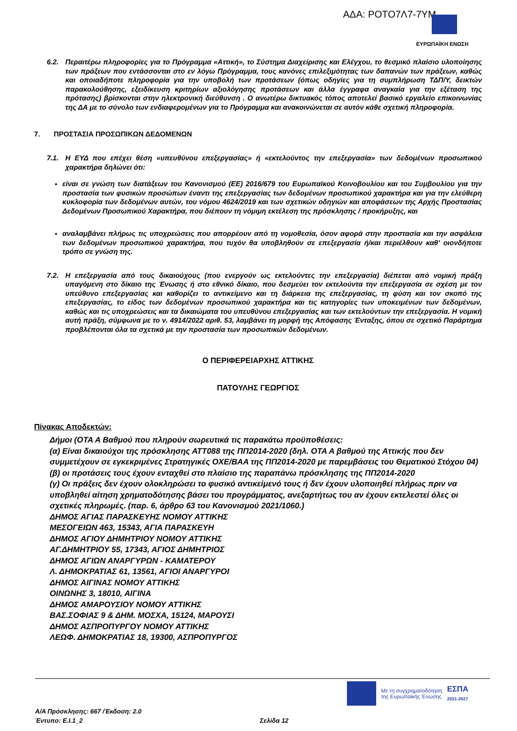ΑΔΑ: ΡΟΤΟ7Λ7-7ΥΜ
ΕΥΡΩΠΑΪΚΗ ΕΝΩΣΗ
6.2. Περαιτέρω πληροφορίες για το Πρόγραμμα «Αττική», το Σύστημα Διαχείρισης και Ελέγχου, το θεσμικό πλαίσιο υλοποίησης των πράξεων που εντάσσονται στο εν λόγω Πρόγραμμα, τους κανόνες επιλεξιμότητας των δαπανών των πράξεων, καθώς και οποιαδήποτε πληροφορία για την υποβολή των προτάσεων (όπως οδηγίες για τη συμπλήρωση ΤΔΠ/Υ, δεικτών παρακολούθησης, εξειδίκευση κριτηρίων αξιολόγησης προτάσεων και άλλα έγγραφα αναγκαία για την εξέταση της πρότασης) βρίσκονται στην ηλεκτρονική διεύθυνση . Ο ανωτέρω δικτυακός τόπος αποτελεί βασικό εργαλείο επικοινωνίας της ΔΑ με το σύνολο των ενδιαφερομένων για το Πρόγραμμα και ανακοινώνεται σε αυτόν κάθε σχετική πληροφορία.
7. ΠΡΟΣΤΑΣΙΑ ΠΡΟΣΩΠΙΚΩΝ ΔΕΔΟΜΕΝΩΝ
7.1. Η ΕΥΔ που επέχει θέση «υπευθύνου επεξεργασίας» ή «εκτελούντος την επεξεργασία» των δεδομένων προσωπικού χαρακτήρα δηλώνει ότι:
είναι σε γνώση των διατάξεων του Κανονισμού (ΕΕ) 2016/679 του Ευρωπαϊκού Κοινοβουλίου και του Συμβουλίου για την προστασία των φυσικών προσώπων έναντι της επεξεργασίας των δεδομένων προσωπικού χαρακτήρα και για την ελεύθερη κυκλοφορία των δεδομένων αυτών, του νόμου 4624/2019 και των σχετικών οδηγιών και αποφάσεων της Αρχής Προστασίας Δεδομένων Προσωπικού Χαρακτήρα, που διέπουν τη νόμιμη εκτέλεση της πρόσκλησης / προκήρυξης, και
αναλαμβάνει πλήρως τις υποχρεώσεις που απορρέουν από τη νομοθεσία, όσον αφορά στην προστασία και την ασφάλεια των δεδομένων προσωπικού χαρακτήρα, που τυχόν θα υποβληθούν σε επεξεργασία ή/και περιέλθουν καθ' οιονδήποτε τρόπο σε γνώση της.
7.2. Η επεξεργασία από τους δικαιούχους (που ενεργούν ως εκτελούντες την επεξεργασία) διέπεται από νομική πράξη υπαγόμενη στο δίκαιο της Ένωσης ή στο εθνικό δίκαιο, που δεσμεύει τον εκτελούντα την επεξεργασία σε σχέση με τον υπεύθυνο επεξεργασίας και καθορίζει το αντικείμενο και τη διάρκεια της επεξεργασίας, τη φύση και τον σκοπό της επεξεργασίας, το είδος των δεδομένων προσωπικού χαρακτήρα και τις κατηγορίες των υποκειμένων των δεδομένων, καθώς και τις υποχρεώσεις και τα δικαιώματα του υπευθύνου επεξεργασίας και των εκτελούντων την επεξεργασία. Η νομική αυτή πράξη, σύμφωνα με το ν. 4914/2022 αριθ. 53, λαμβάνει τη μορφή της Απόφασης Ένταξης, όπου σε σχετικό Παράρτημα προβλέπονται όλα τα σχετικά με την προστασία των προσωπικών δεδομένων.
Ο ΠΕΡΙΦΕΡΕΙΑΡΧΗΣ ΑΤΤΙΚΗΣ
ΠΑΤΟΥΛΗΣ ΓΕΩΡΓΙΟΣ
Πίνακας Αποδεκτών:
Δήμοι (ΟΤΑ Α Βαθμού που πληρούν σωρευτικά τις παρακάτω προϋποθέσεις:
(α) Είναι δικαιούχοι της πρόσκλησης ΑΤΤ088 της ΠΠ2014-2020 (δηλ. ΟΤΑ Α βαθμού της Αττικής που δεν συμμετέχουν σε εγκεκριμένες Στρατηγικές ΟΧΕ/ΒΑΑ της ΠΠ2014-2020 με παρεμβάσεις του Θεματικού Στόχου 04)
(β) οι προτάσεις τους έχουν ενταχθεί στο πλαίσιο της παραπάνω πρόσκλησης της ΠΠ2014-2020
(γ) Οι πράξεις δεν έχουν ολοκληρώσει το φυσικό αντικείμενό τους ή δεν έχουν υλοποιηθεί πλήρως πριν να υποβληθεί αίτηση χρηματοδότησης βάσει του προγράμματος, ανεξαρτήτως του αν έχουν εκτελεστεί όλες οι σχετικές πληρωμές. (παρ. 6, άρθρο 63 του Κανονισμού 2021/1060.)
ΔΗΜΟΣ ΑΓΙΑΣ ΠΑΡΑΣΚΕΥΗΣ ΝΟΜΟΥ ΑΤΤΙΚΗΣ
ΜΕΣΟΓΕΙΩΝ 463, 15343, ΑΓΙΑ ΠΑΡΑΣΚΕΥΗ
ΔΗΜΟΣ ΑΓΙΟΥ ΔΗΜΗΤΡΙΟΥ ΝΟΜΟΥ ΑΤΤΙΚΗΣ
ΑΓ.ΔΗΜΗΤΡΙΟΥ 55, 17343, ΑΓΙΟΣ ΔΗΜΗΤΡΙΟΣ
ΔΗΜΟΣ ΑΓΙΩΝ ΑΝΑΡΓΥΡΩΝ - ΚΑΜΑΤΕΡΟΥ
Λ. ΔΗΜΟΚΡΑΤΙΑΣ 61, 13561, ΑΓΙΟΙ ΑΝΑΡΓΥΡΟΙ
ΔΗΜΟΣ ΑΙΓΙΝΑΣ ΝΟΜΟΥ ΑΤΤΙΚΗΣ
ΟΙΝΩΝΗΣ 3, 18010, ΑΙΓΙΝΑ
ΔΗΜΟΣ ΑΜΑΡΟΥΣΙΟΥ ΝΟΜΟΥ ΑΤΤΙΚΗΣ
ΒΑΣ.ΣΟΦΙΑΣ 9 & ΔΗΜ. ΜΟΣΧΑ, 15124, ΜΑΡΟΥΣΙ
ΔΗΜΟΣ ΑΣΠΡΟΠΥΡΓΟΥ ΝΟΜΟΥ ΑΤΤΙΚΗΣ
ΛΕΩΦ. ΔΗΜΟΚΡΑΤΙΑΣ 18, 19300, ΑΣΠΡΟΠΥΡΓΟΣ
Με τη συγχρηματοδότηση
της Ευρωπαϊκής Ένωσης ΕΣΠΑ
2021-2027
Α/Α Πρόσκλησης: 667 /Έκδοση: 2.0
Έντυπο: Ε.Ι.1_2 Σελίδα 12